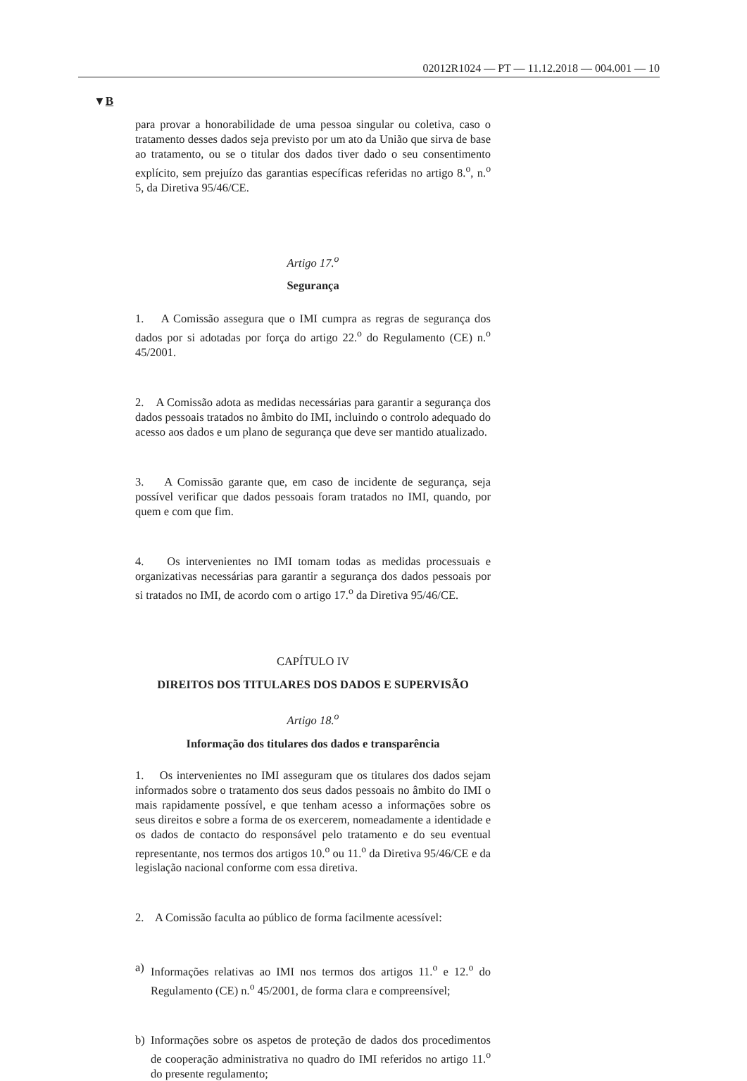02012R1024 — PT — 11.12.2018 — 004.001 — 10
▼B
para provar a honorabilidade de uma pessoa singular ou coletiva, caso o tratamento desses dados seja previsto por um ato da União que sirva de base ao tratamento, ou se o titular dos dados tiver dado o seu consentimento explícito, sem prejuízo das garantias específicas referidas no artigo 8.<sup>o</sup>, n.<sup>o</sup> 5, da Diretiva 95/46/CE.
Artigo 17.<sup>o</sup>
Segurança
1. A Comissão assegura que o IMI cumpra as regras de segurança dos dados por si adotadas por força do artigo 22.<sup>o</sup> do Regulamento (CE) n.<sup>o</sup> 45/2001.
2. A Comissão adota as medidas necessárias para garantir a segurança dos dados pessoais tratados no âmbito do IMI, incluindo o controlo adequado do acesso aos dados e um plano de segurança que deve ser mantido atualizado.
3. A Comissão garante que, em caso de incidente de segurança, seja possível verificar que dados pessoais foram tratados no IMI, quando, por quem e com que fim.
4. Os intervenientes no IMI tomam todas as medidas processuais e organizativas necessárias para garantir a segurança dos dados pessoais por si tratados no IMI, de acordo com o artigo 17.<sup>o</sup> da Diretiva 95/46/CE.
CAPÍTULO IV
DIREITOS DOS TITULARES DOS DADOS E SUPERVISÃO
Artigo 18.<sup>o</sup>
Informação dos titulares dos dados e transparência
1. Os intervenientes no IMI asseguram que os titulares dos dados sejam informados sobre o tratamento dos seus dados pessoais no âmbito do IMI o mais rapidamente possível, e que tenham acesso a informações sobre os seus direitos e sobre a forma de os exercerem, nomeadamente a identidade e os dados de contacto do responsável pelo tratamento e do seu eventual representante, nos termos dos artigos 10.<sup>o</sup> ou 11.<sup>o</sup> da Diretiva 95/46/CE e da legislação nacional conforme com essa diretiva.
2. A Comissão faculta ao público de forma facilmente acessível:
a) Informações relativas ao IMI nos termos dos artigos 11.<sup>o</sup> e 12.<sup>o</sup> do Regulamento (CE) n.<sup>o</sup> 45/2001, de forma clara e compreensível;
b) Informações sobre os aspetos de proteção de dados dos procedimentos de cooperação administrativa no quadro do IMI referidos no artigo 11.<sup>o</sup> do presente regulamento;